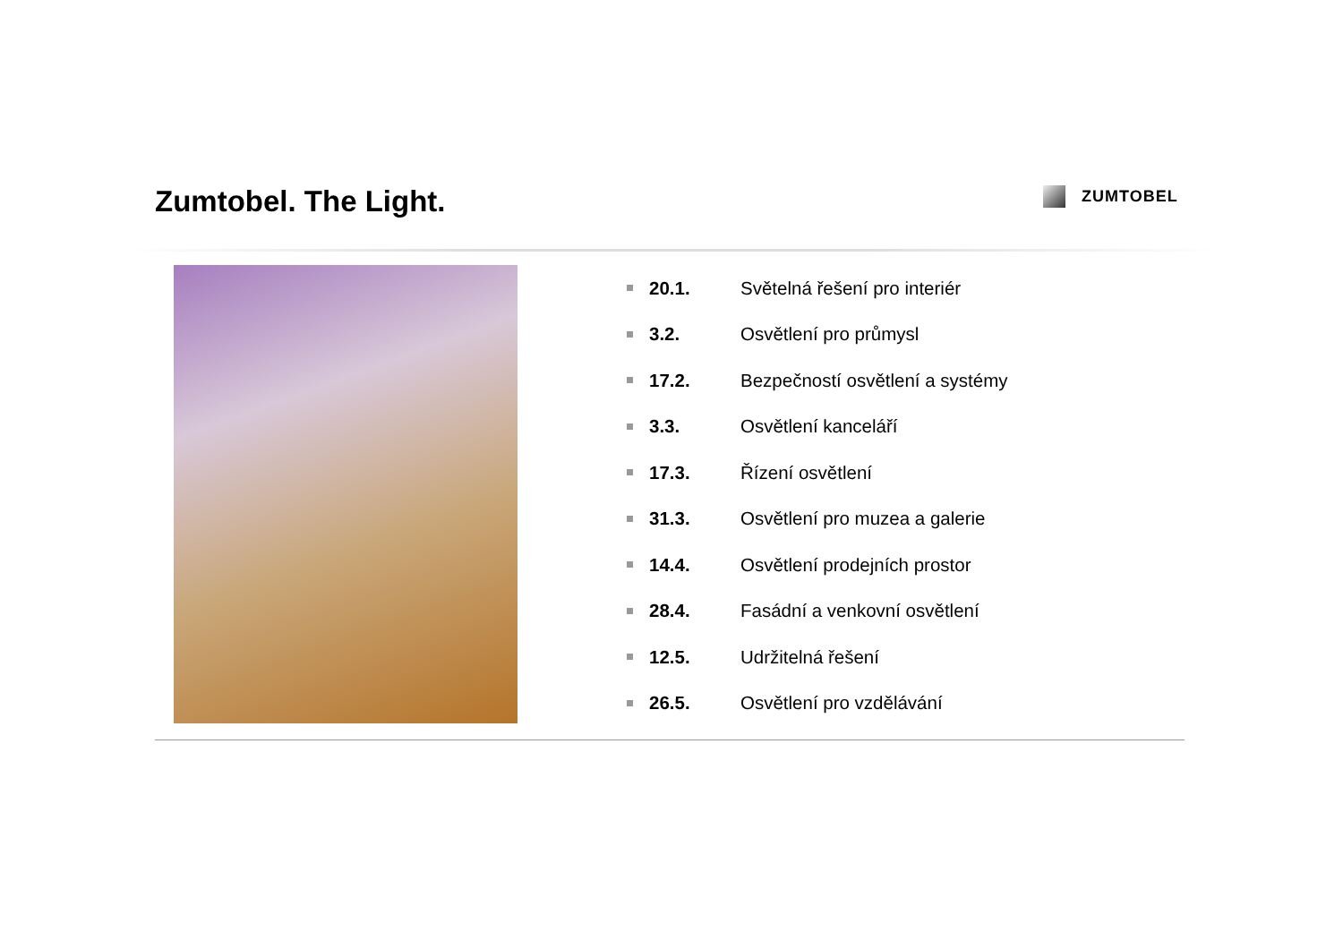Zumtobel. The Light. ZUMTOBEL
20.1. Světelná řešení pro interiér
3.2. Osvětlení pro průmysl
17.2. Bezpečností osvětlení a systémy
3.3. Osvětlení kanceláří
17.3. Řízení osvětlení
31.3. Osvětlení pro muzea a galerie
14.4. Osvětlení prodejních prostor
28.4. Fasádní a venkovní osvětlení
12.5. Udržitelná řešení
26.5. Osvětlení pro vzdělávání